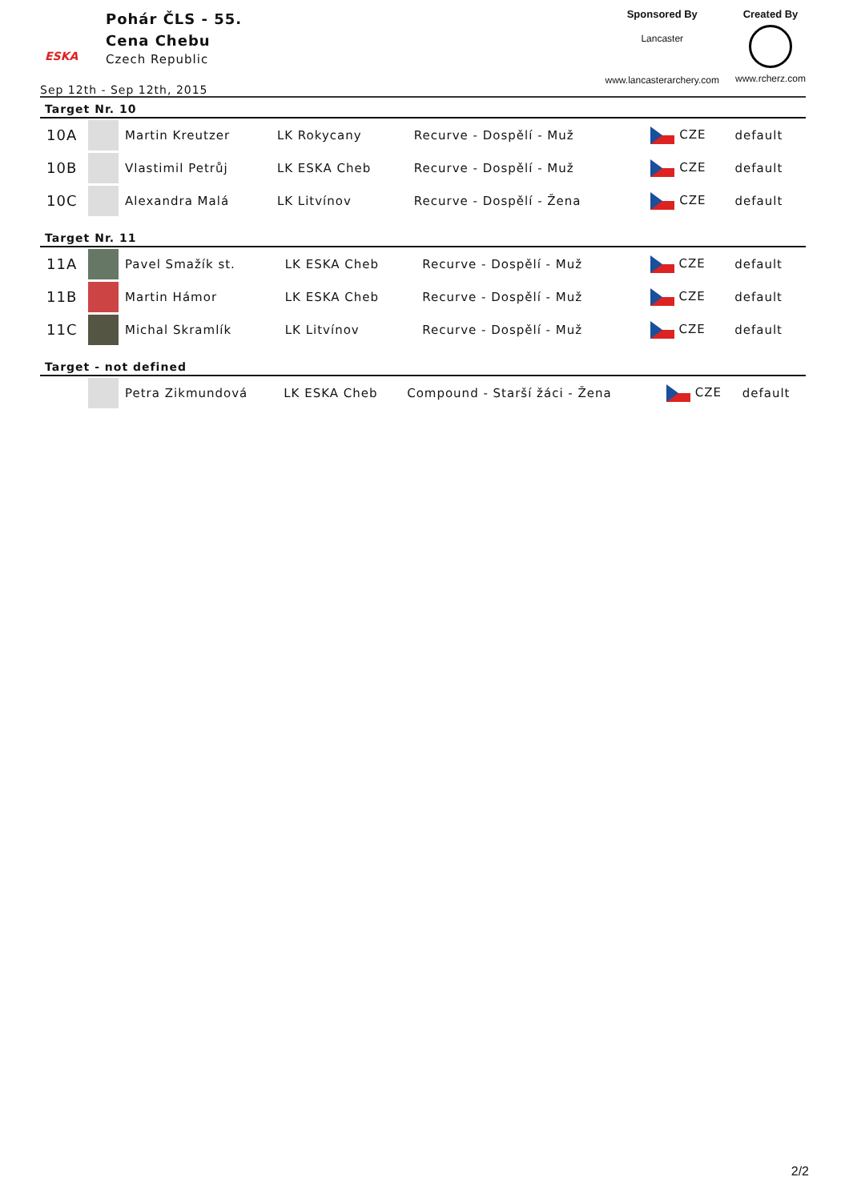ESKA
Pohár ČLS - 55.
Cena Chebu
Czech Republic
Sponsored By
Lancaster
www.lancasterarchery.com
Created By
www.rcherz.com
Sep 12th - Sep 12th, 2015
Target Nr. 10
| 10A | | Martin Kreutzer | LK Rokycany | Recurve - Dospělí - Muž | CZE | default |
| 10B | | Vlastimil Petrůj | LK ESKA Cheb | Recurve - Dospělí - Muž | CZE | default |
| 10C | | Alexandra Malá | LK Litvínov | Recurve - Dospělí - Žena | CZE | default |
Target Nr. 11
| 11A | | Pavel Smažík st. | LK ESKA Cheb | Recurve - Dospělí - Muž | CZE | default |
| 11B | | Martin Hámor | LK ESKA Cheb | Recurve - Dospělí - Muž | CZE | default |
| 11C | | Michal Skramlík | LK Litvínov | Recurve - Dospělí - Muž | CZE | default |
Target - not defined
| | | Petra Zikmundová | LK ESKA Cheb | Compound - Starší žáci - Žena | CZE | default |
2/2